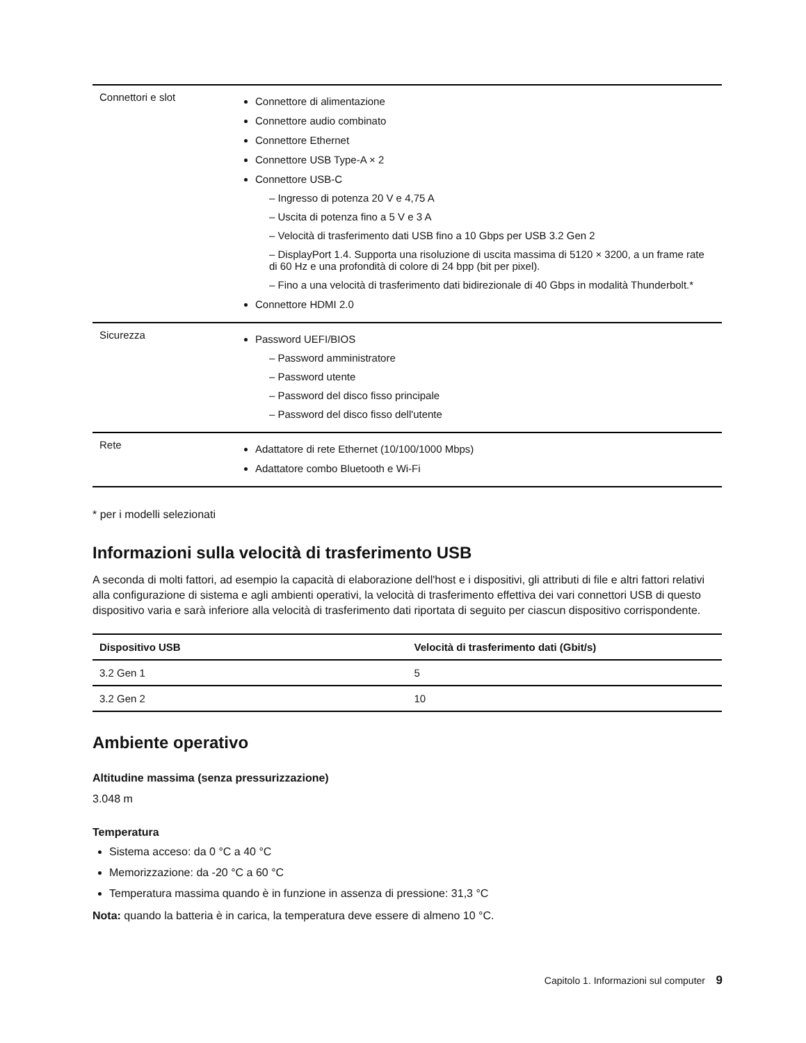| Connettori e slot | Connettore di alimentazione Connettore audio combinato Connettore Ethernet Connettore USB Type-A × 2 Connettore USB-C – Ingresso di potenza 20 V e 4,75 A – Uscita di potenza fino a 5 V e 3 A – Velocità di trasferimento dati USB fino a 10 Gbps per USB 3.2 Gen 2 – DisplayPort 1.4. Supporta una risoluzione di uscita massima di 5120 × 3200, a un frame rate di 60 Hz e una profondità di colore di 24 bpp (bit per pixel). – Fino a una velocità di trasferimento dati bidirezionale di 40 Gbps in modalità Thunderbolt.* Connettore HDMI 2.0 |
| Sicurezza | Password UEFI/BIOS – Password amministratore – Password utente – Password del disco fisso principale – Password del disco fisso dell'utente |
| Rete | Adattatore di rete Ethernet (10/100/1000 Mbps) Adattatore combo Bluetooth e Wi-Fi |
* per i modelli selezionati
Informazioni sulla velocità di trasferimento USB
A seconda di molti fattori, ad esempio la capacità di elaborazione dell'host e i dispositivi, gli attributi di file e altri fattori relativi alla configurazione di sistema e agli ambienti operativi, la velocità di trasferimento effettiva dei vari connettori USB di questo dispositivo varia e sarà inferiore alla velocità di trasferimento dati riportata di seguito per ciascun dispositivo corrispondente.
| Dispositivo USB | Velocità di trasferimento dati (Gbit/s) |
| --- | --- |
| 3.2 Gen 1 | 5 |
| 3.2 Gen 2 | 10 |
Ambiente operativo
Altitudine massima (senza pressurizzazione)
3.048 m
Temperatura
Sistema acceso: da 0 °C a 40 °C
Memorizzazione: da -20 °C a 60 °C
Temperatura massima quando è in funzione in assenza di pressione: 31,3 °C
Nota: quando la batteria è in carica, la temperatura deve essere di almeno 10 °C.
Capitolo 1. Informazioni sul computer 9